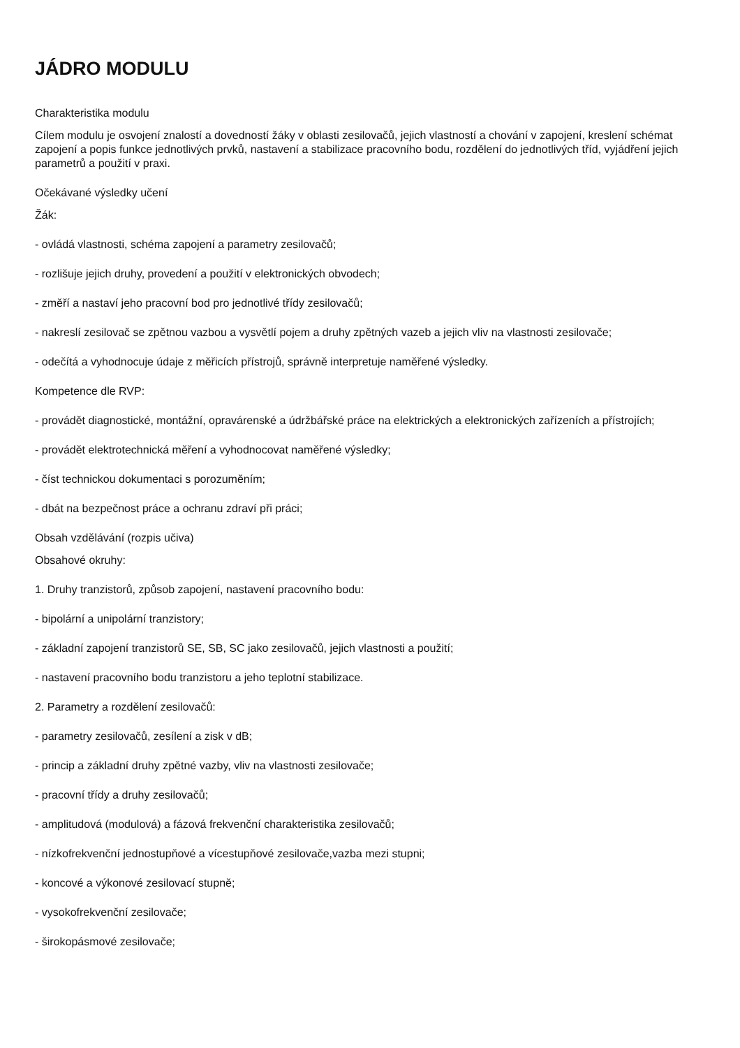JÁDRO MODULU
Charakteristika modulu
Cílem modulu je osvojení znalostí a dovedností žáky v oblasti zesilovačů, jejich vlastností a chování v zapojení, kreslení schémat zapojení a popis funkce jednotlivých prvků, nastavení a stabilizace pracovního bodu, rozdělení do jednotlivých tříd, vyjádření jejich parametrů a použití v praxi.
Očekávané výsledky učení
Žák:
- ovládá vlastnosti, schéma zapojení a parametry zesilovačů;
- rozlišuje jejich druhy, provedení a použití v elektronických obvodech;
- změří a nastaví jeho pracovní bod pro jednotlivé třídy zesilovačů;
- nakreslí zesilovač se zpětnou vazbou a vysvětlí pojem a druhy zpětných vazeb a jejich vliv na vlastnosti zesilovače;
- odečítá a vyhodnocuje údaje z měřicích přístrojů, správně interpretuje naměřené výsledky.
Kompetence dle RVP:
- provádět diagnostické, montážní, opravárenské a údržbářské práce na elektrických a elektronických zařízeních a přístrojích;
- provádět elektrotechnická měření a vyhodnocovat naměřené výsledky;
- číst technickou dokumentaci s porozuměním;
- dbát na bezpečnost práce a ochranu zdraví při práci;
Obsah vzdělávání (rozpis učiva)
Obsahové okruhy:
1. Druhy tranzistorů, způsob zapojení, nastavení pracovního bodu:
- bipolární a unipolární tranzistory;
- základní zapojení tranzistorů SE, SB, SC jako zesilovačů, jejich vlastnosti a použití;
- nastavení pracovního bodu tranzistoru a jeho teplotní stabilizace.
2. Parametry a rozdělení zesilovačů:
- parametry zesilovačů, zesílení a zisk v dB;
- princip a základní druhy zpětné vazby, vliv na vlastnosti zesilovače;
- pracovní třídy a druhy zesilovačů;
- amplitudová (modulová) a fázová frekvenční charakteristika zesilovačů;
- nízkofrekvenční jednostupňové a vícestupňové zesilovače,vazba mezi stupni;
- koncové a výkonové zesilovací stupně;
- vysokofrekvenční zesilovače;
- širokopásmové zesilovače;